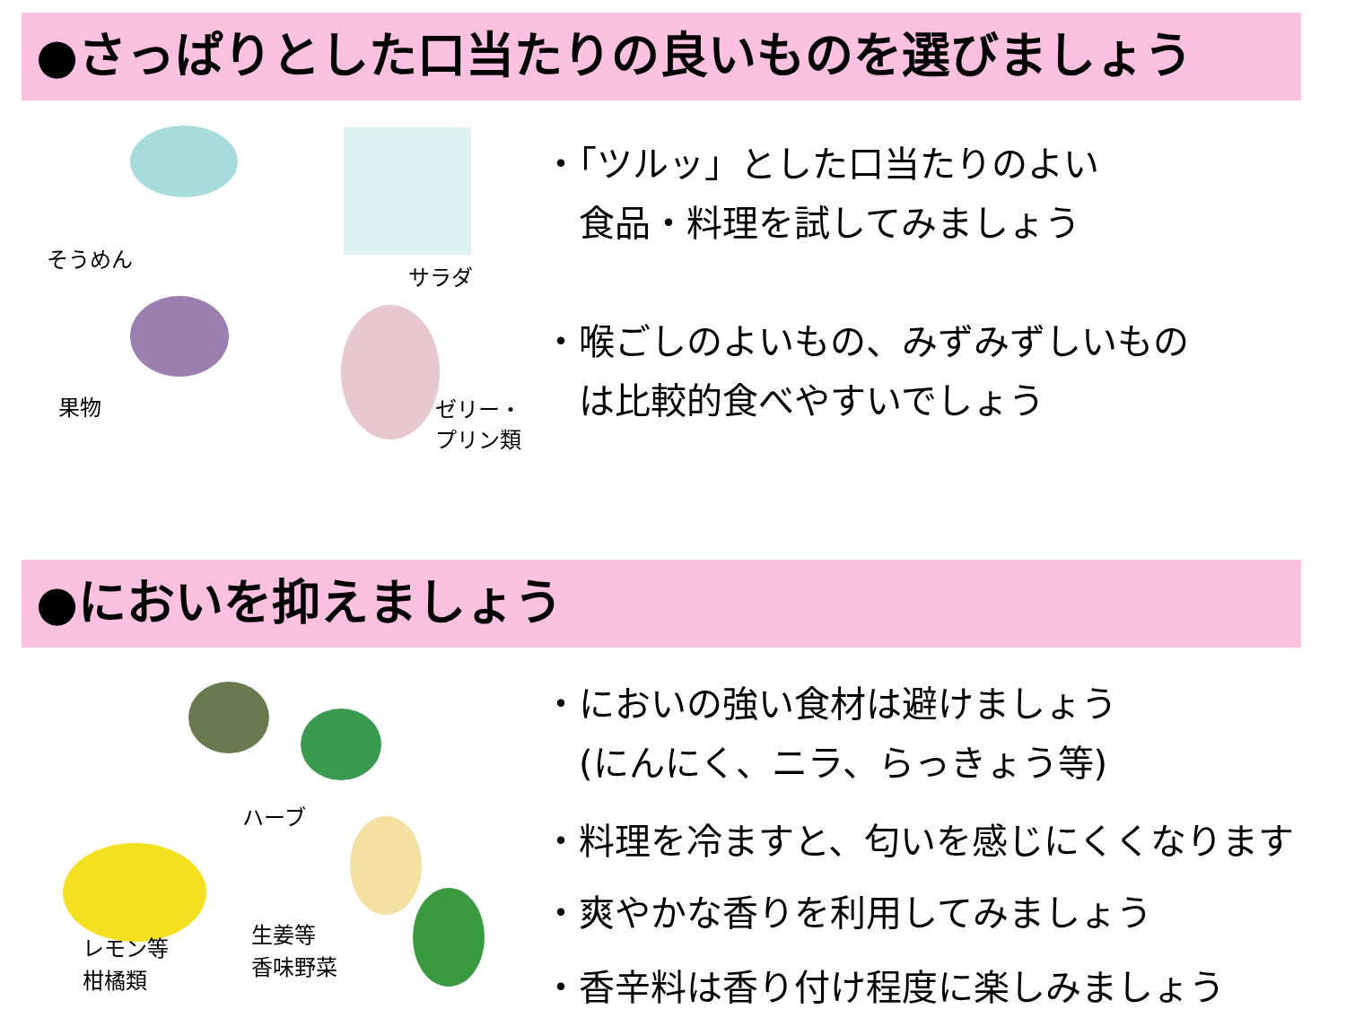●さっぱりとした口当たりの良いものを選びましょう
そうめん
サラダ
果物
ゼリー・
プリン類
・「ツルッ」とした口当たりのよい
　食品・料理を試してみましょう
・喉ごしのよいもの、みずみずしいもの
　は比較的食べやすいでしょう
●においを抑えましょう
ハーブ
レモン等
柑橘類
生姜等
香味野菜
・においの強い食材は避けましょう
　(にんにく、ニラ、らっきょう等)
・料理を冷ますと、匂いを感じにくくなります
・爽やかな香りを利用してみましょう
・香辛料は香り付け程度に楽しみましょう